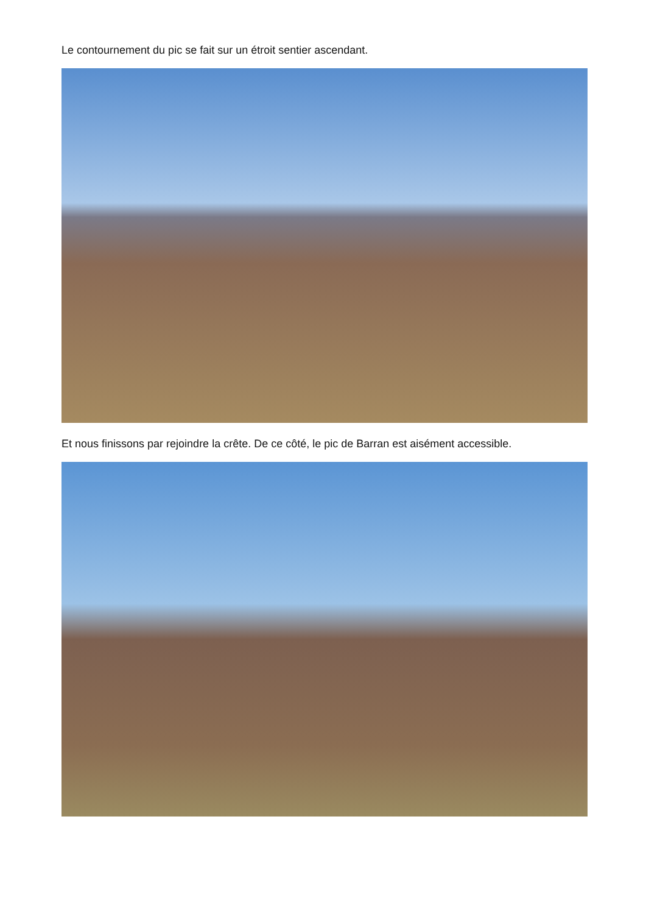Le contournement du pic se fait sur un étroit sentier ascendant.
Et nous finissons par rejoindre la crête. De ce côté, le pic de Barran est aisément accessible.